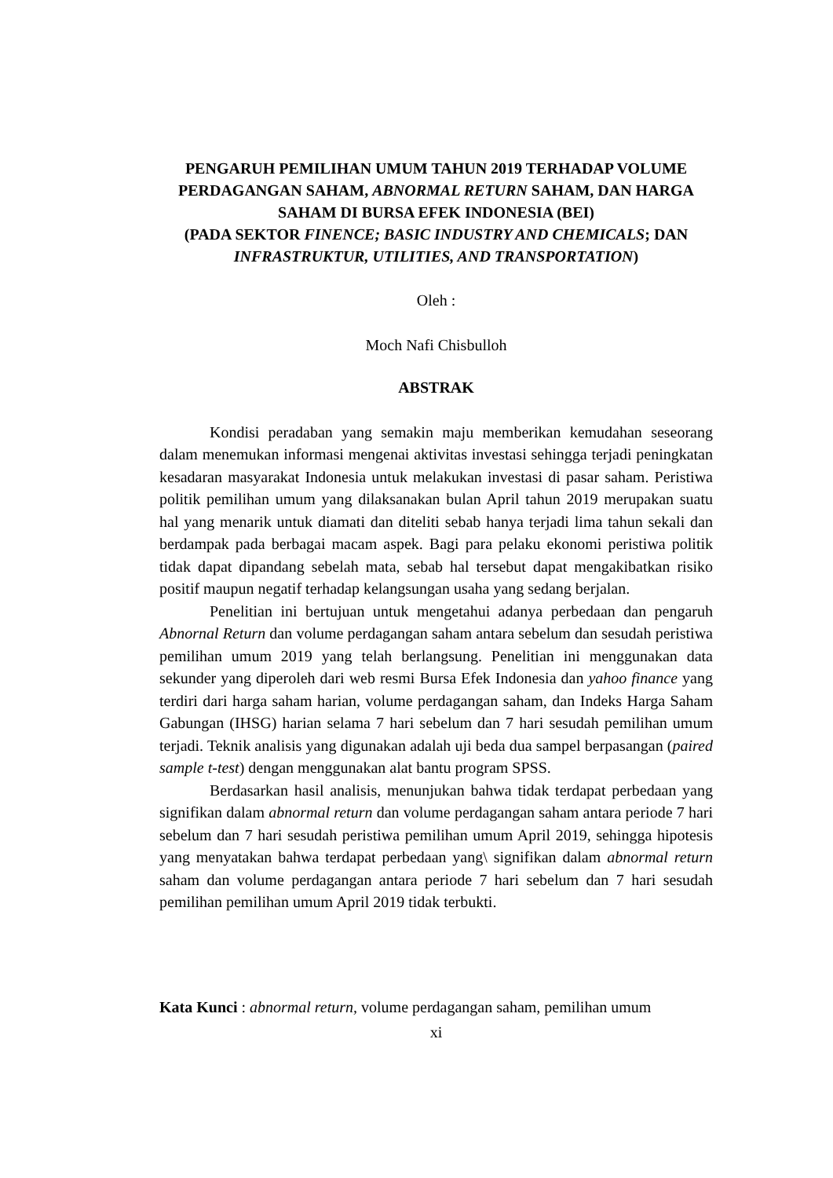PENGARUH PEMILIHAN UMUM TAHUN 2019 TERHADAP VOLUME PERDAGANGAN SAHAM, ABNORMAL RETURN SAHAM, DAN HARGA SAHAM DI BURSA EFEK INDONESIA (BEI)
(PADA SEKTOR FINENCE; BASIC INDUSTRY AND CHEMICALS; DAN INFRASTRUKTUR, UTILITIES, AND TRANSPORTATION)
Oleh :
Moch Nafi Chisbulloh
ABSTRAK
Kondisi peradaban yang semakin maju memberikan kemudahan seseorang dalam menemukan informasi mengenai aktivitas investasi sehingga terjadi peningkatan kesadaran masyarakat Indonesia untuk melakukan investasi di pasar saham. Peristiwa politik pemilihan umum yang dilaksanakan bulan April tahun 2019 merupakan suatu hal yang menarik untuk diamati dan diteliti sebab hanya terjadi lima tahun sekali dan berdampak pada berbagai macam aspek. Bagi para pelaku ekonomi peristiwa politik tidak dapat dipandang sebelah mata, sebab hal tersebut dapat mengakibatkan risiko positif maupun negatif terhadap kelangsungan usaha yang sedang berjalan.
Penelitian ini bertujuan untuk mengetahui adanya perbedaan dan pengaruh Abnornal Return dan volume perdagangan saham antara sebelum dan sesudah peristiwa pemilihan umum 2019 yang telah berlangsung. Penelitian ini menggunakan data sekunder yang diperoleh dari web resmi Bursa Efek Indonesia dan yahoo finance yang terdiri dari harga saham harian, volume perdagangan saham, dan Indeks Harga Saham Gabungan (IHSG) harian selama 7 hari sebelum dan 7 hari sesudah pemilihan umum terjadi. Teknik analisis yang digunakan adalah uji beda dua sampel berpasangan (paired sample t-test) dengan menggunakan alat bantu program SPSS.
Berdasarkan hasil analisis, menunjukan bahwa tidak terdapat perbedaan yang signifikan dalam abnormal return dan volume perdagangan saham antara periode 7 hari sebelum dan 7 hari sesudah peristiwa pemilihan umum April 2019, sehingga hipotesis yang menyatakan bahwa terdapat perbedaan yang\ signifikan dalam abnormal return saham dan volume perdagangan antara periode 7 hari sebelum dan 7 hari sesudah pemilihan pemilihan umum April 2019 tidak terbukti.
Kata Kunci : abnormal return, volume perdagangan saham, pemilihan umum
xi